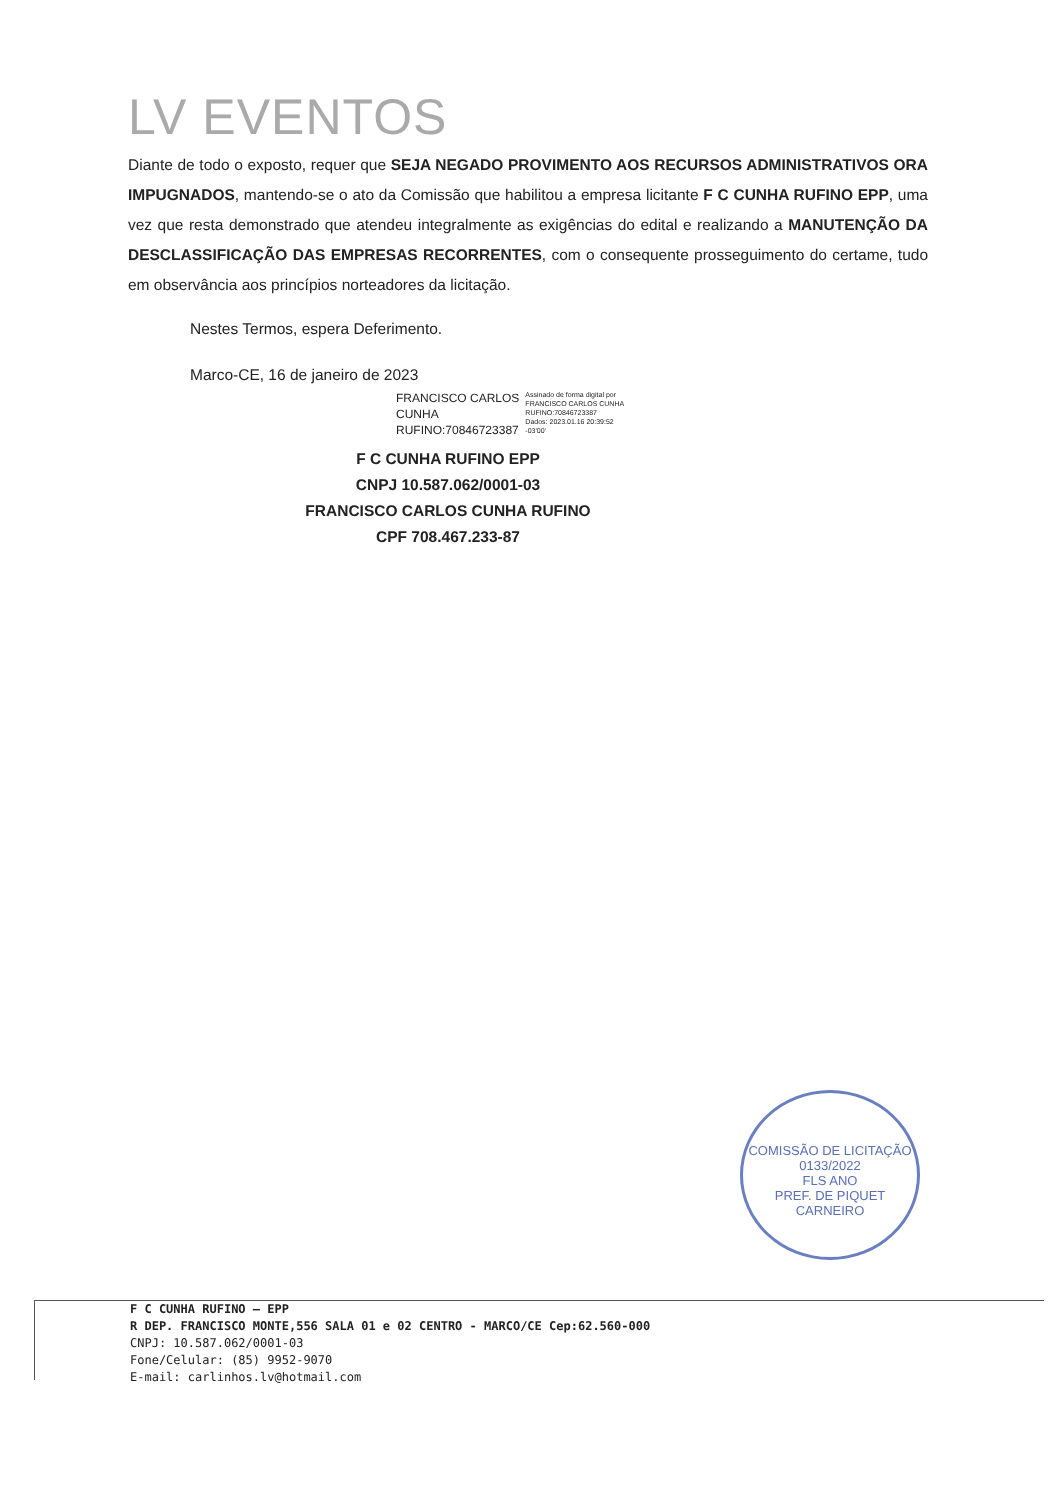LV EVENTOS
Diante de todo o exposto, requer que SEJA NEGADO PROVIMENTO AOS RECURSOS ADMINISTRATIVOS ORA IMPUGNADOS, mantendo-se o ato da Comissão que habilitou a empresa licitante F C CUNHA RUFINO EPP, uma vez que resta demonstrado que atendeu integralmente as exigências do edital e realizando a MANUTENÇÃO DA DESCLASSIFICAÇÃO DAS EMPRESAS RECORRENTES, com o consequente prosseguimento do certame, tudo em observância aos princípios norteadores da licitação.
Nestes Termos, espera Deferimento.
Marco-CE, 16 de janeiro de 2023
FRANCISCO CARLOS
CUNHA
RUFINO:70846723387
Assinado de forma digital por
FRANCISCO CARLOS CUNHA
RUFINO:70846723387
Dados: 2023.01.16 20:39:52
-03'00'
F C CUNHA RUFINO EPP
CNPJ 10.587.062/0001-03
FRANCISCO CARLOS CUNHA RUFINO
CPF 708.467.233-87
COMISSÃO DE LICITAÇÃO
0133/2022
FLS ANO
PREF. DE PIQUET CARNEIRO
F C CUNHA RUFINO – EPP
R DEP. FRANCISCO MONTE,556 SALA 01 e 02 CENTRO - MARCO/CE Cep:62.560-000
CNPJ: 10.587.062/0001-03
Fone/Celular: (85) 9952-9070
E-mail: carlinhos.lv@hotmail.com